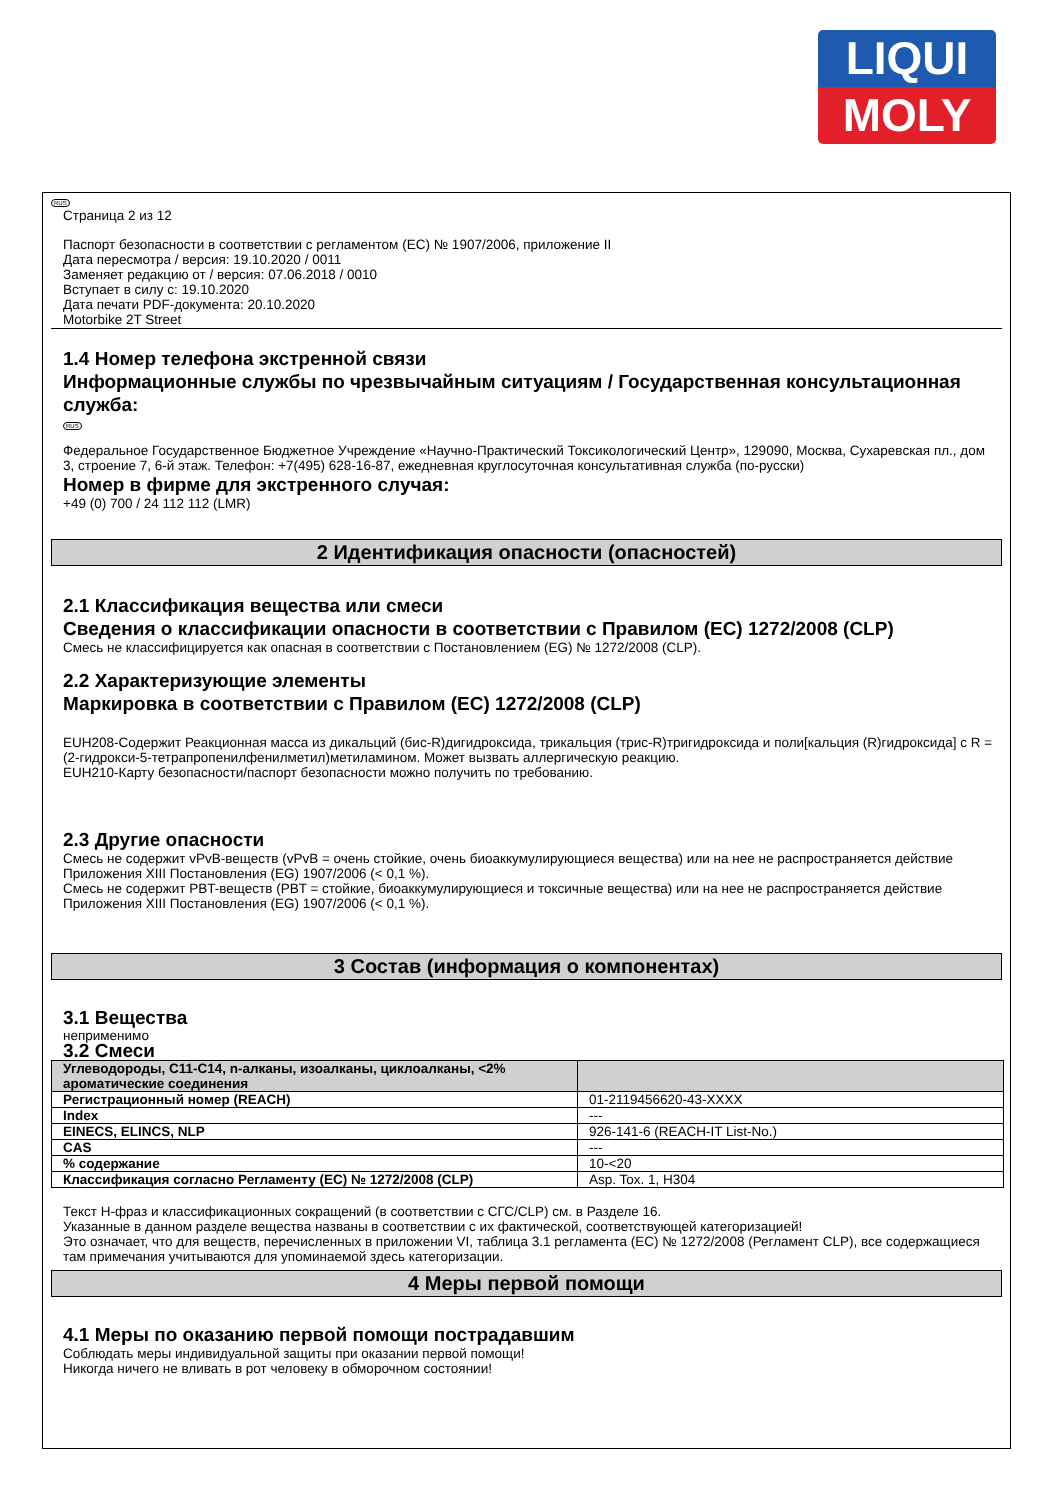LIQUI
MOLY
RUS
Страница 2 из 12
Паспорт безопасности в соответствии с регламентом (ЕС) № 1907/2006, приложение II
Дата пересмотра / версия: 19.10.2020 / 0011
Заменяет редакцию от / версия: 07.06.2018 / 0010
Вступает в силу с: 19.10.2020
Дата печати PDF-документа: 20.10.2020
Motorbike 2T Street
1.4 Номер телефона экстренной связи
Информационные службы по чрезвычайным ситуациям / Государственная консультационная служба:
RUS
Федеральное Государственное Бюджетное Учреждение «Научно-Практический Токсикологический Центр», 129090, Москва, Сухаревская пл., дом 3, строение 7, 6-й этаж. Телефон: +7(495) 628-16-87, ежедневная круглосуточная консультативная служба (по-русски)
Номер в фирме для экстренного случая:
+49 (0) 700 / 24 112 112 (LMR)
2 Идентификация опасности (опасностей)
2.1 Классификация вещества или смеси
Сведения о классификации опасности в соответствии с Правилом (ЕС) 1272/2008 (CLP)
Смесь не классифицируется как опасная в соответствии с Постановлением (EG) № 1272/2008 (CLP).
2.2 Характеризующие элементы
Маркировка в соответствии с Правилом (ЕС) 1272/2008 (CLP)
EUH208-Содержит Реакционная масса из дикальций (бис-R)дигидроксида, трикальция (трис-R)тригидроксида и поли[кальция (R)гидроксида] с R = (2-гидрокси-5-тетрапропенилфенилметил)метиламином. Может вызвать аллергическую реакцию.
EUH210-Карту безопасности/паспорт безопасности можно получить по требованию.
2.3 Другие опасности
Смесь не содержит vPvB-веществ (vPvB = очень стойкие, очень биоаккумулирующиеся вещества) или на нее не распространяется действие Приложения XIII Постановления (EG) 1907/2006 (< 0,1 %).
Смесь не содержит PBT-веществ (PBT = стойкие, биоаккумулирующиеся и токсичные вещества) или на нее не распространяется действие Приложения XIII Постановления (EG) 1907/2006 (< 0,1 %).
3 Состав (информация о компонентах)
3.1 Вещества
неприменимо
3.2 Смеси
| Углеводороды, C11-C14, n-алканы, изоалканы, циклоалканы, <2% ароматические соединения | |
| --- | --- |
| Регистрационный номер (REACH) | 01-2119456620-43-XXXX |
| Index | --- |
| EINECS, ELINCS, NLP | 926-141-6 (REACH-IT List-No.) |
| CAS | --- |
| % содержание | 10-<20 |
| Классификация согласно Регламенту (ЕС) № 1272/2008 (CLP) | Asp. Tox. 1, H304 |
Текст Н-фраз и классификационных сокращений (в соответствии с СГС/CLP) см. в Разделе 16.
Указанные в данном разделе вещества названы в соответствии с их фактической, соответствующей категоризацией!
Это означает, что для веществ, перечисленных в приложении VI, таблица 3.1 регламента (ЕС) № 1272/2008 (Регламент CLP), все содержащиеся там примечания учитываются для упоминаемой здесь категоризации.
4 Меры первой помощи
4.1 Меры по оказанию первой помощи пострадавшим
Соблюдать меры индивидуальной защиты при оказании первой помощи!
Никогда ничего не вливать в рот человеку в обморочном состоянии!